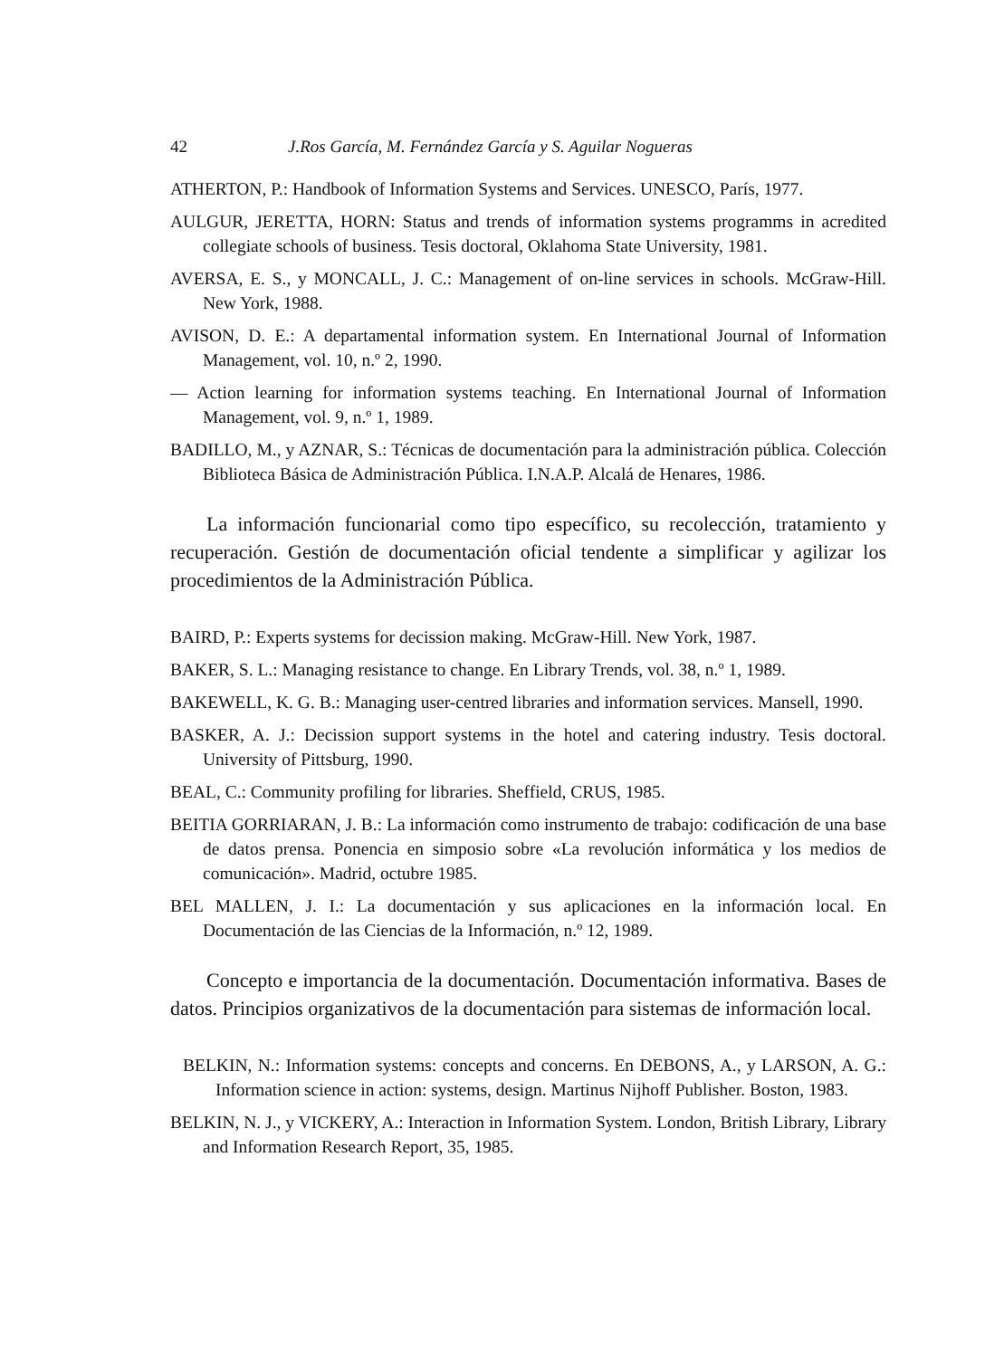42 J.Ros García, M. Fernández García y S. Aguilar Nogueras
ATHERTON, P.: Handbook of Information Systems and Services. UNESCO, París, 1977.
AULGUR, JERETTA, HORN: Status and trends of information systems programms in acredited collegiate schools of business. Tesis doctoral, Oklahoma State University, 1981.
AVERSA, E. S., y MONCALL, J. C.: Management of on-line services in schools. McGraw-Hill. New York, 1988.
AVISON, D. E.: A departamental information system. En International Journal of Information Management, vol. 10, n.º 2, 1990.
— Action learning for information systems teaching. En International Journal of Information Management, vol. 9, n.º 1, 1989.
BADILLO, M., y AZNAR, S.: Técnicas de documentación para la administración pública. Colección Biblioteca Básica de Administración Pública. I.N.A.P. Alcalá de Henares, 1986.
La información funcionarial como tipo específico, su recolección, tratamiento y recuperación. Gestión de documentación oficial tendente a simplificar y agilizar los procedimientos de la Administración Pública.
BAIRD, P.: Experts systems for decission making. McGraw-Hill. New York, 1987.
BAKER, S. L.: Managing resistance to change. En Library Trends, vol. 38, n.º 1, 1989.
BAKEWELL, K. G. B.: Managing user-centred libraries and information services. Mansell, 1990.
BASKER, A. J.: Decission support systems in the hotel and catering industry. Tesis doctoral. University of Pittsburg, 1990.
BEAL, C.: Community profiling for libraries. Sheffield, CRUS, 1985.
BEITIA GORRIARAN, J. B.: La información como instrumento de trabajo: codificación de una base de datos prensa. Ponencia en simposio sobre «La revolución informática y los medios de comunicación». Madrid, octubre 1985.
BEL MALLEN, J. I.: La documentación y sus aplicaciones en la información local. En Documentación de las Ciencias de la Información, n.º 12, 1989.
Concepto e importancia de la documentación. Documentación informativa. Bases de datos. Principios organizativos de la documentación para sistemas de información local.
BELKIN, N.: Information systems: concepts and concerns. En DEBONS, A., y LARSON, A. G.: Information science in action: systems, design. Martinus Nijhoff Publisher. Boston, 1983.
BELKIN, N. J., y VICKERY, A.: Interaction in Information System. London, British Library, Library and Information Research Report, 35, 1985.